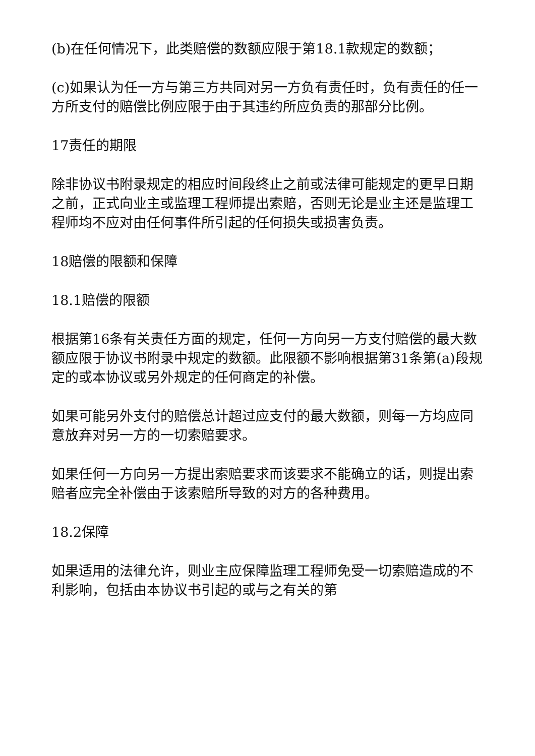(b)在任何情况下，此类赔偿的数额应限于第18.1款规定的数额；
(c)如果认为任一方与第三方共同对另一方负有责任时，负有责任的任一方所支付的赔偿比例应限于由于其违约所应负责的那部分比例。
17责任的期限
除非协议书附录规定的相应时间段终止之前或法律可能规定的更早日期之前，正式向业主或监理工程师提出索赔，否则无论是业主还是监理工程师均不应对由任何事件所引起的任何损失或损害负责。
18赔偿的限额和保障
18.1赔偿的限额
根据第16条有关责任方面的规定，任何一方向另一方支付赔偿的最大数额应限于协议书附录中规定的数额。此限额不影响根据第31条第(a)段规定的或本协议或另外规定的任何商定的补偿。
如果可能另外支付的赔偿总计超过应支付的最大数额，则每一方均应同意放弃对另一方的一切索赔要求。
如果任何一方向另一方提出索赔要求而该要求不能确立的话，则提出索赔者应完全补偿由于该索赔所导致的对方的各种费用。
18.2保障
如果适用的法律允许，则业主应保障监理工程师免受一切索赔造成的不利影响，包括由本协议书引起的或与之有关的第